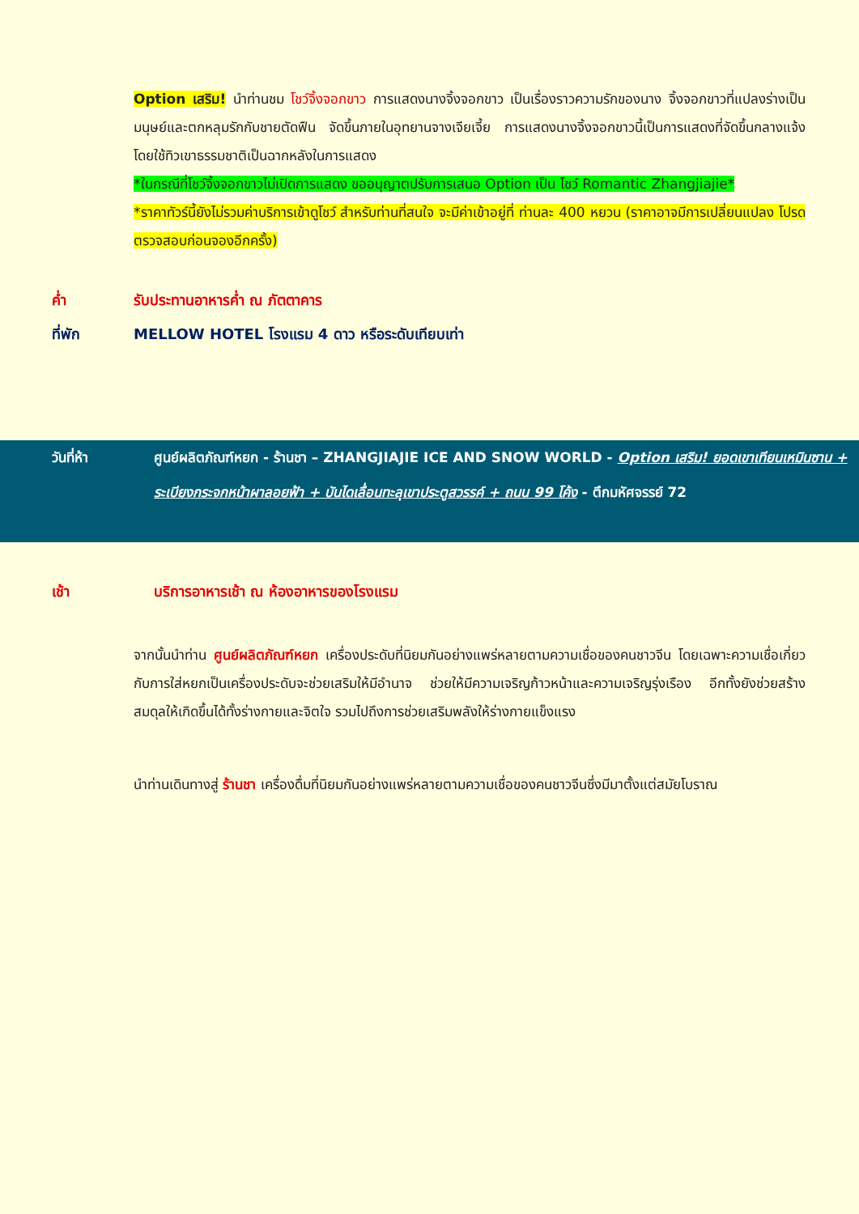Option เสริม! นำท่านชม โชว์จิ้งจอกขาว การแสดงนางจิ้งจอกขาว เป็นเรื่องราวความรักของนาง จิ้งจอกขาวที่แปลงร่างเป็นมนุษย์และตกหลุมรักกับชายตัดฟืน จัดขึ้นภายในอุทยานจางเจียเจี้ย การแสดงนางจิ้งจอกขาวนี้เป็นการแสดงที่จัดขึ้นกลางแจ้งโดยใช้ทิวเขาธรรมชาติเป็นฉากหลังในการแสดง
*ในกรณีที่โชว์จิ้งจอกขาวไม่เปิดการแสดง ขออนุญาตปรับการเสนอ Option เป็น โชว์ Romantic Zhangjiajie*
*ราคาทัวร์นี้ยังไม่รวมค่าบริการเข้าดูโชว์ สำหรับท่านที่สนใจ จะมีค่าเข้าอยู่ที่ ท่านละ 400 หยวน (ราคาอาจมีการเปลี่ยนแปลง โปรดตรวจสอบก่อนจองอีกครั้ง)
ค่ำ รับประทานอาหารค่ำ ณ ภัตตาคาร
ที่พัก MELLOW HOTEL โรงแรม 4 ดาว หรือระดับเทียบเท่า
วันที่ห้า ศูนย์ผลิตภัณฑ์หยก - ร้านชา – ZHANGJIAJIE ICE AND SNOW WORLD - Option เสริม! ยอดเขาเทียนเหมินซาน + ระเบียงกระจกหน้าผาลอยฟ้า + บันไดเลื่อนทะลุเขาประตูสวรรค์ + ถนน 99 โค้ง - ตึกมหัศจรรย์ 72
เช้า บริการอาหารเช้า ณ ห้องอาหารของโรงแรม
จากนั้นนำท่าน ศูนย์ผลิตภัณฑ์หยก เครื่องประดับที่นิยมกันอย่างแพร่หลายตามความเชื่อของคนชาวจีน โดยเฉพาะความเชื่อเกี่ยวกับการใส่หยกเป็นเครื่องประดับจะช่วยเสริมให้มีอำนาจ ช่วยให้มีความเจริญก้าวหน้าและความเจริญรุ่งเรือง อีกทั้งยังช่วยสร้างสมดุลให้เกิดขึ้นได้ทั้งร่างกายและจิตใจ รวมไปถึงการช่วยเสริมพลังให้ร่างกายแข็งแรง
นำท่านเดินทางสู่ ร้านชา เครื่องดื่มที่นิยมกันอย่างแพร่หลายตามความเชื่อของคนชาวจีนซึ่งมีมาตั้งแต่สมัยโบราณ